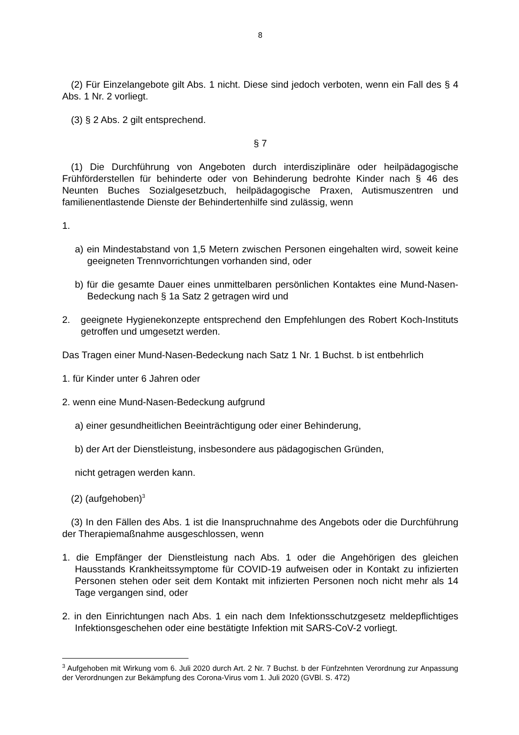8
(2) Für Einzelangebote gilt Abs. 1 nicht. Diese sind jedoch verboten, wenn ein Fall des § 4 Abs. 1 Nr. 2 vorliegt.
(3) § 2 Abs. 2 gilt entsprechend.
§ 7
(1) Die Durchführung von Angeboten durch interdisziplinäre oder heilpädagogische Frühförderstellen für behinderte oder von Behinderung bedrohte Kinder nach § 46 des Neunten Buches Sozialgesetzbuch, heilpädagogische Praxen, Autismuszentren und familienentlastende Dienste der Behindertenhilfe sind zulässig, wenn
1.
a) ein Mindestabstand von 1,5 Metern zwischen Personen eingehalten wird, soweit keine geeigneten Trennvorrichtungen vorhanden sind, oder
b) für die gesamte Dauer eines unmittelbaren persönlichen Kontaktes eine Mund-Nasen-Bedeckung nach § 1a Satz 2 getragen wird und
2. geeignete Hygienekonzepte entsprechend den Empfehlungen des Robert Koch-Instituts getroffen und umgesetzt werden.
Das Tragen einer Mund-Nasen-Bedeckung nach Satz 1 Nr. 1 Buchst. b ist entbehrlich
1. für Kinder unter 6 Jahren oder
2. wenn eine Mund-Nasen-Bedeckung aufgrund
a) einer gesundheitlichen Beeinträchtigung oder einer Behinderung,
b) der Art der Dienstleistung, insbesondere aus pädagogischen Gründen,
nicht getragen werden kann.
(2) (aufgehoben)<sup>3</sup>
(3) In den Fällen des Abs. 1 ist die Inanspruchnahme des Angebots oder die Durchführung der Therapiemaßnahme ausgeschlossen, wenn
1. die Empfänger der Dienstleistung nach Abs. 1 oder die Angehörigen des gleichen Hausstands Krankheitssymptome für COVID-19 aufweisen oder in Kontakt zu infizierten Personen stehen oder seit dem Kontakt mit infizierten Personen noch nicht mehr als 14 Tage vergangen sind, oder
2. in den Einrichtungen nach Abs. 1 ein nach dem Infektionsschutzgesetz meldepflichtiges Infektionsgeschehen oder eine bestätigte Infektion mit SARS-CoV-2 vorliegt.
<sup>3</sup> Aufgehoben mit Wirkung vom 6. Juli 2020 durch Art. 2 Nr. 7 Buchst. b der Fünfzehnten Verordnung zur Anpassung der Verordnungen zur Bekämpfung des Corona-Virus vom 1. Juli 2020 (GVBl. S. 472)